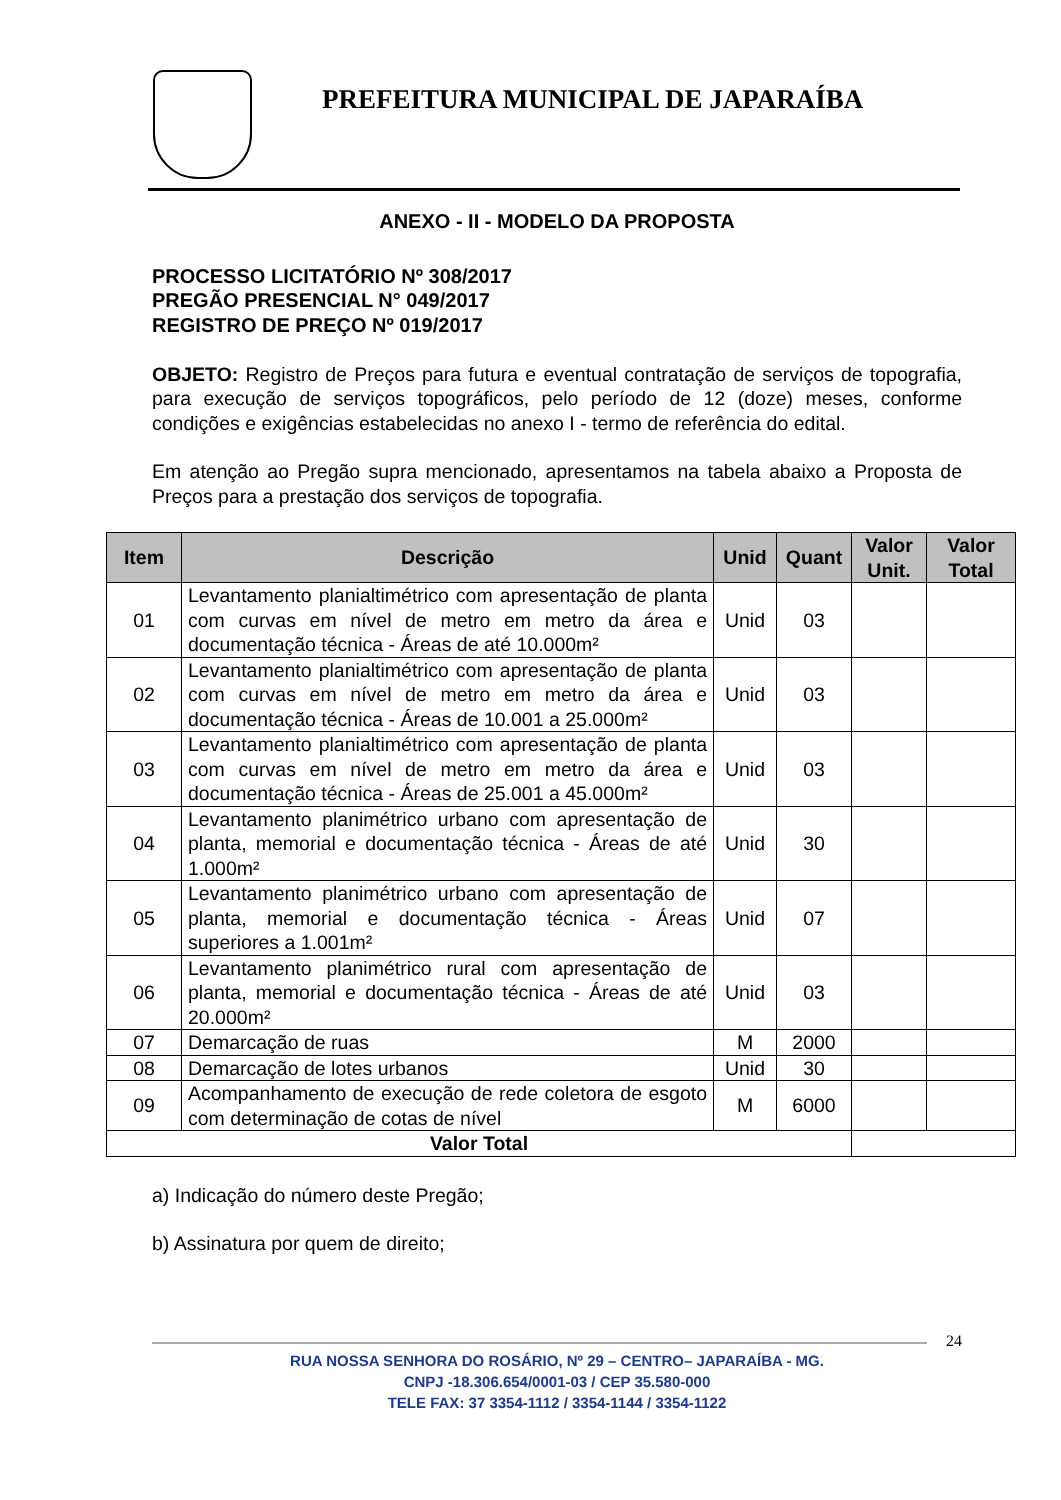PREFEITURA MUNICIPAL DE JAPARAÍBA
ANEXO - II - MODELO DA PROPOSTA
PROCESSO LICITATÓRIO Nº 308/2017
PREGÃO PRESENCIAL N° 049/2017
REGISTRO DE PREÇO Nº 019/2017
OBJETO: Registro de Preços para futura e eventual contratação de serviços de topografia, para execução de serviços topográficos, pelo período de 12 (doze) meses, conforme condições e exigências estabelecidas no anexo I - termo de referência do edital.
Em atenção ao Pregão supra mencionado, apresentamos na tabela abaixo a Proposta de Preços para a prestação dos serviços de topografia.
| Item | Descrição | Unid | Quant | Valor Unit. | Valor Total |
| --- | --- | --- | --- | --- | --- |
| 01 | Levantamento planialtimétrico com apresentação de planta com curvas em nível de metro em metro da área e documentação técnica - Áreas de até 10.000m² | Unid | 03 | | |
| 02 | Levantamento planialtimétrico com apresentação de planta com curvas em nível de metro em metro da área e documentação técnica - Áreas de 10.001 a 25.000m² | Unid | 03 | | |
| 03 | Levantamento planialtimétrico com apresentação de planta com curvas em nível de metro em metro da área e documentação técnica - Áreas de 25.001 a 45.000m² | Unid | 03 | | |
| 04 | Levantamento planimétrico urbano com apresentação de planta, memorial e documentação técnica - Áreas de até 1.000m² | Unid | 30 | | |
| 05 | Levantamento planimétrico urbano com apresentação de planta, memorial e documentação técnica - Áreas superiores a 1.001m² | Unid | 07 | | |
| 06 | Levantamento planimétrico rural com apresentação de planta, memorial e documentação técnica - Áreas de até 20.000m² | Unid | 03 | | |
| 07 | Demarcação de ruas | M | 2000 | | |
| 08 | Demarcação de lotes urbanos | Unid | 30 | | |
| 09 | Acompanhamento de execução de rede coletora de esgoto com determinação de cotas de nível | M | 6000 | | |
| Valor Total | | | | | |
a) Indicação do número deste Pregão;
b) Assinatura por quem de direito;
24
RUA NOSSA SENHORA DO ROSÁRIO, Nº 29 – CENTRO– JAPARAÍBA - MG.
CNPJ -18.306.654/0001-03 / CEP 35.580-000
TELE FAX: 37 3354-1112 / 3354-1144 / 3354-1122